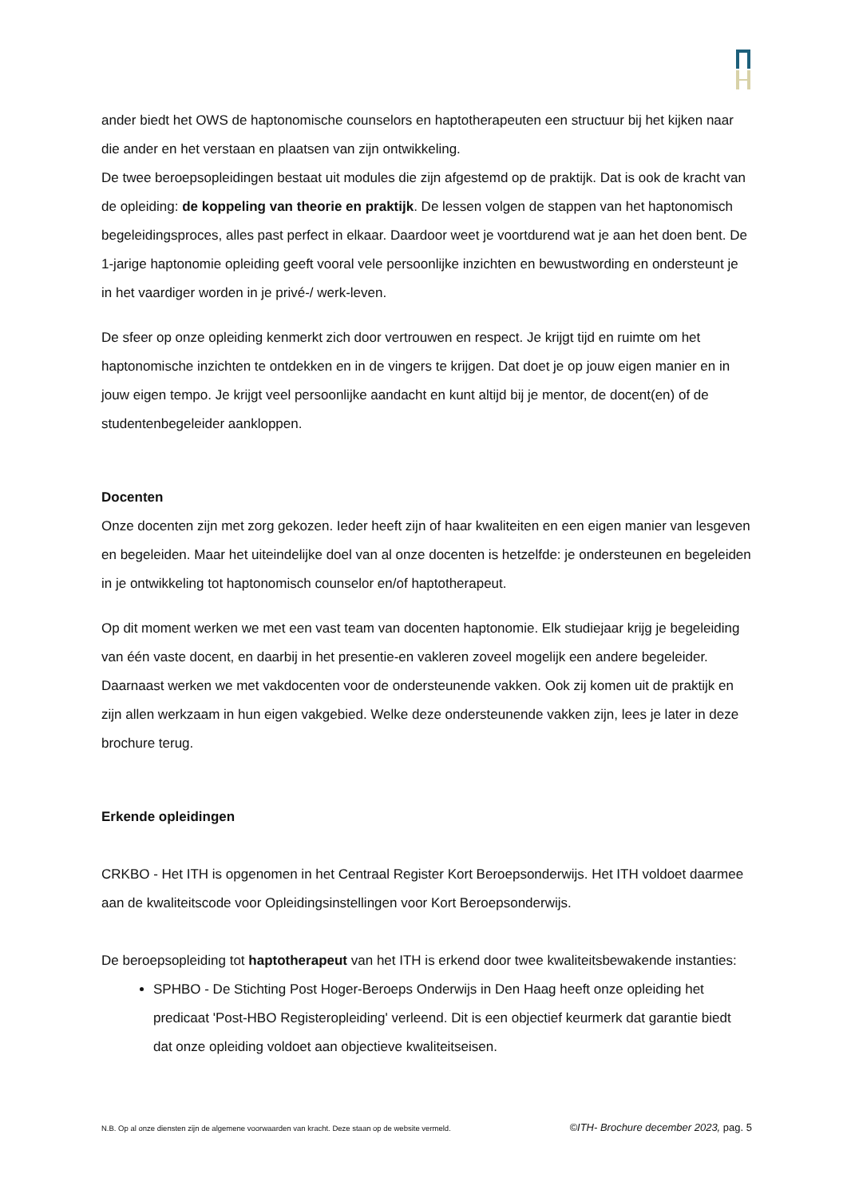ander biedt het OWS de haptonomische counselors en haptotherapeuten een structuur bij het kijken naar die ander en het verstaan en plaatsen van zijn ontwikkeling.
De twee beroepsopleidingen bestaat uit modules die zijn afgestemd op de praktijk. Dat is ook de kracht van de opleiding: de koppeling van theorie en praktijk. De lessen volgen de stappen van het haptonomisch begeleidingsproces, alles past perfect in elkaar. Daardoor weet je voortdurend wat je aan het doen bent. De 1-jarige haptonomie opleiding geeft vooral vele persoonlijke inzichten en bewustwording en ondersteunt je in het vaardiger worden in je privé-/ werk-leven.
De sfeer op onze opleiding kenmerkt zich door vertrouwen en respect. Je krijgt tijd en ruimte om het haptonomische inzichten te ontdekken en in de vingers te krijgen. Dat doet je op jouw eigen manier en in jouw eigen tempo. Je krijgt veel persoonlijke aandacht en kunt altijd bij je mentor, de docent(en) of de studentenbegeleider aankloppen.
Docenten
Onze docenten zijn met zorg gekozen. Ieder heeft zijn of haar kwaliteiten en een eigen manier van lesgeven en begeleiden. Maar het uiteindelijke doel van al onze docenten is hetzelfde: je ondersteunen en begeleiden in je ontwikkeling tot haptonomisch counselor en/of haptotherapeut.
Op dit moment werken we met een vast team van docenten haptonomie. Elk studiejaar krijg je begeleiding van één vaste docent, en daarbij in het presentie-en vakleren zoveel mogelijk een andere begeleider. Daarnaast werken we met vakdocenten voor de ondersteunende vakken. Ook zij komen uit de praktijk en zijn allen werkzaam in hun eigen vakgebied. Welke deze ondersteunende vakken zijn, lees je later in deze brochure terug.
Erkende opleidingen
CRKBO - Het ITH is opgenomen in het Centraal Register Kort Beroepsonderwijs. Het ITH voldoet daarmee aan de kwaliteitscode voor Opleidingsinstellingen voor Kort Beroepsonderwijs.
De beroepsopleiding tot haptotherapeut van het ITH is erkend door twee kwaliteitsbewakende instanties:
SPHBO - De Stichting Post Hoger-Beroeps Onderwijs in Den Haag heeft onze opleiding het predicaat 'Post-HBO Registeropleiding' verleend. Dit is een objectief keurmerk dat garantie biedt dat onze opleiding voldoet aan objectieve kwaliteitseisen.
N.B. Op al onze diensten zijn de algemene voorwaarden van kracht. Deze staan op de website vermeld. ©ITH- Brochure december 2023, pag. 5